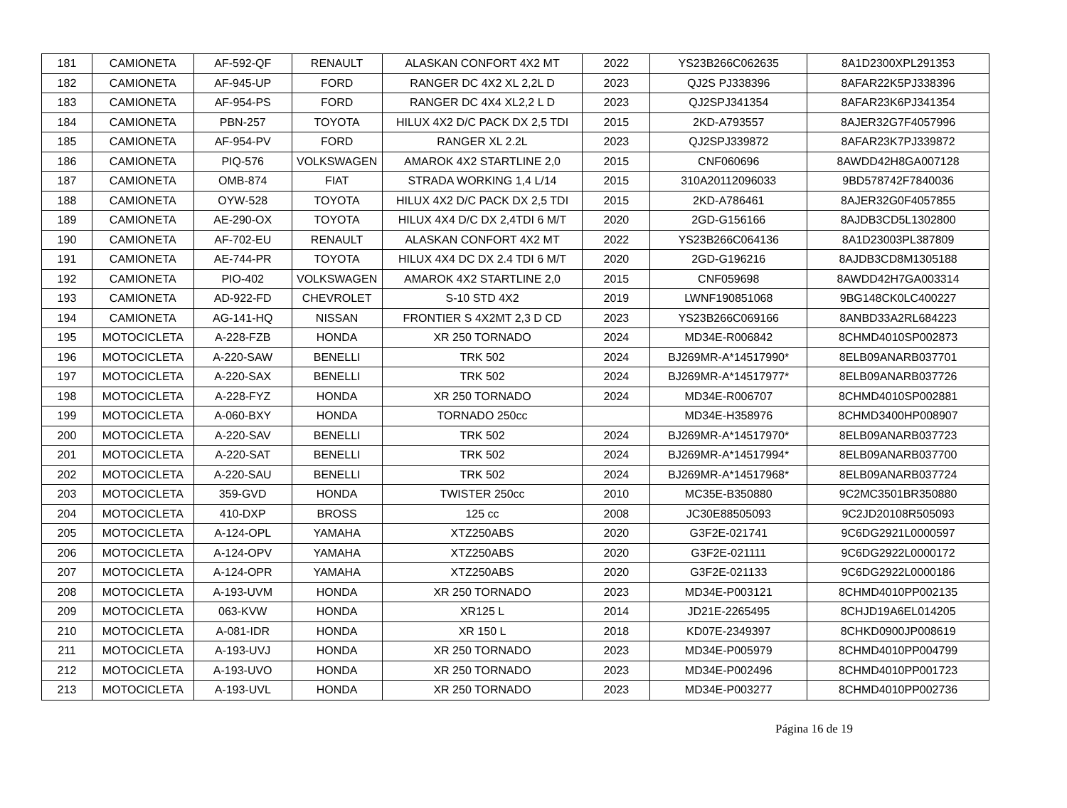| 181 | CAMIONETA | AF-592-QF | RENAULT | ALASKAN CONFORT 4X2 MT | 2022 | YS23B266C062635 | 8A1D2300XPL291353 |
| 182 | CAMIONETA | AF-945-UP | FORD | RANGER DC 4X2 XL 2,2L D | 2023 | QJ2S PJ338396 | 8AFAR22K5PJ338396 |
| 183 | CAMIONETA | AF-954-PS | FORD | RANGER DC 4X4 XL2,2 L D | 2023 | QJ2SPJ341354 | 8AFAR23K6PJ341354 |
| 184 | CAMIONETA | PBN-257 | TOYOTA | HILUX 4X2 D/C PACK DX 2,5 TDI | 2015 | 2KD-A793557 | 8AJER32G7F4057996 |
| 185 | CAMIONETA | AF-954-PV | FORD | RANGER XL 2.2L | 2023 | QJ2SPJ339872 | 8AFAR23K7PJ339872 |
| 186 | CAMIONETA | PIQ-576 | VOLKSWAGEN | AMAROK 4X2 STARTLINE 2,0 | 2015 | CNF060696 | 8AWDD42H8GA007128 |
| 187 | CAMIONETA | OMB-874 | FIAT | STRADA WORKING 1,4 L/14 | 2015 | 310A20112096033 | 9BD578742F7840036 |
| 188 | CAMIONETA | OYW-528 | TOYOTA | HILUX 4X2 D/C PACK DX 2,5 TDI | 2015 | 2KD-A786461 | 8AJER32G0F4057855 |
| 189 | CAMIONETA | AE-290-OX | TOYOTA | HILUX 4X4 D/C DX 2,4TDI 6 M/T | 2020 | 2GD-G156166 | 8AJDB3CD5L1302800 |
| 190 | CAMIONETA | AF-702-EU | RENAULT | ALASKAN CONFORT 4X2 MT | 2022 | YS23B266C064136 | 8A1D23003PL387809 |
| 191 | CAMIONETA | AE-744-PR | TOYOTA | HILUX 4X4 DC DX 2.4 TDI 6 M/T | 2020 | 2GD-G196216 | 8AJDB3CD8M1305188 |
| 192 | CAMIONETA | PIO-402 | VOLKSWAGEN | AMAROK 4X2 STARTLINE 2,0 | 2015 | CNF059698 | 8AWDD42H7GA003314 |
| 193 | CAMIONETA | AD-922-FD | CHEVROLET | S-10 STD 4X2 | 2019 | LWNF190851068 | 9BG148CK0LC400227 |
| 194 | CAMIONETA | AG-141-HQ | NISSAN | FRONTIER S 4X2MT 2,3 D CD | 2023 | YS23B266C069166 | 8ANBD33A2RL684223 |
| 195 | MOTOCICLETA | A-228-FZB | HONDA | XR 250 TORNADO | 2024 | MD34E-R006842 | 8CHMD4010SP002873 |
| 196 | MOTOCICLETA | A-220-SAW | BENELLI | TRK 502 | 2024 | BJ269MR-A*14517990* | 8ELB09ANARB037701 |
| 197 | MOTOCICLETA | A-220-SAX | BENELLI | TRK 502 | 2024 | BJ269MR-A*14517977* | 8ELB09ANARB037726 |
| 198 | MOTOCICLETA | A-228-FYZ | HONDA | XR 250 TORNADO | 2024 | MD34E-R006707 | 8CHMD4010SP002881 |
| 199 | MOTOCICLETA | A-060-BXY | HONDA | TORNADO 250cc | | MD34E-H358976 | 8CHMD3400HP008907 |
| 200 | MOTOCICLETA | A-220-SAV | BENELLI | TRK 502 | 2024 | BJ269MR-A*14517970* | 8ELB09ANARB037723 |
| 201 | MOTOCICLETA | A-220-SAT | BENELLI | TRK 502 | 2024 | BJ269MR-A*14517994* | 8ELB09ANARB037700 |
| 202 | MOTOCICLETA | A-220-SAU | BENELLI | TRK 502 | 2024 | BJ269MR-A*14517968* | 8ELB09ANARB037724 |
| 203 | MOTOCICLETA | 359-GVD | HONDA | TWISTER 250cc | 2010 | MC35E-B350880 | 9C2MC3501BR350880 |
| 204 | MOTOCICLETA | 410-DXP | BROSS | 125 cc | 2008 | JC30E88505093 | 9C2JD20108R505093 |
| 205 | MOTOCICLETA | A-124-OPL | YAMAHA | XTZ250ABS | 2020 | G3F2E-021741 | 9C6DG2921L0000597 |
| 206 | MOTOCICLETA | A-124-OPV | YAMAHA | XTZ250ABS | 2020 | G3F2E-021111 | 9C6DG2922L0000172 |
| 207 | MOTOCICLETA | A-124-OPR | YAMAHA | XTZ250ABS | 2020 | G3F2E-021133 | 9C6DG2922L0000186 |
| 208 | MOTOCICLETA | A-193-UVM | HONDA | XR 250 TORNADO | 2023 | MD34E-P003121 | 8CHMD4010PP002135 |
| 209 | MOTOCICLETA | 063-KVW | HONDA | XR125 L | 2014 | JD21E-2265495 | 8CHJD19A6EL014205 |
| 210 | MOTOCICLETA | A-081-IDR | HONDA | XR 150 L | 2018 | KD07E-2349397 | 8CHKD0900JP008619 |
| 211 | MOTOCICLETA | A-193-UVJ | HONDA | XR 250 TORNADO | 2023 | MD34E-P005979 | 8CHMD4010PP004799 |
| 212 | MOTOCICLETA | A-193-UVO | HONDA | XR 250 TORNADO | 2023 | MD34E-P002496 | 8CHMD4010PP001723 |
| 213 | MOTOCICLETA | A-193-UVL | HONDA | XR 250 TORNADO | 2023 | MD34E-P003277 | 8CHMD4010PP002736 |
Página 16 de 19